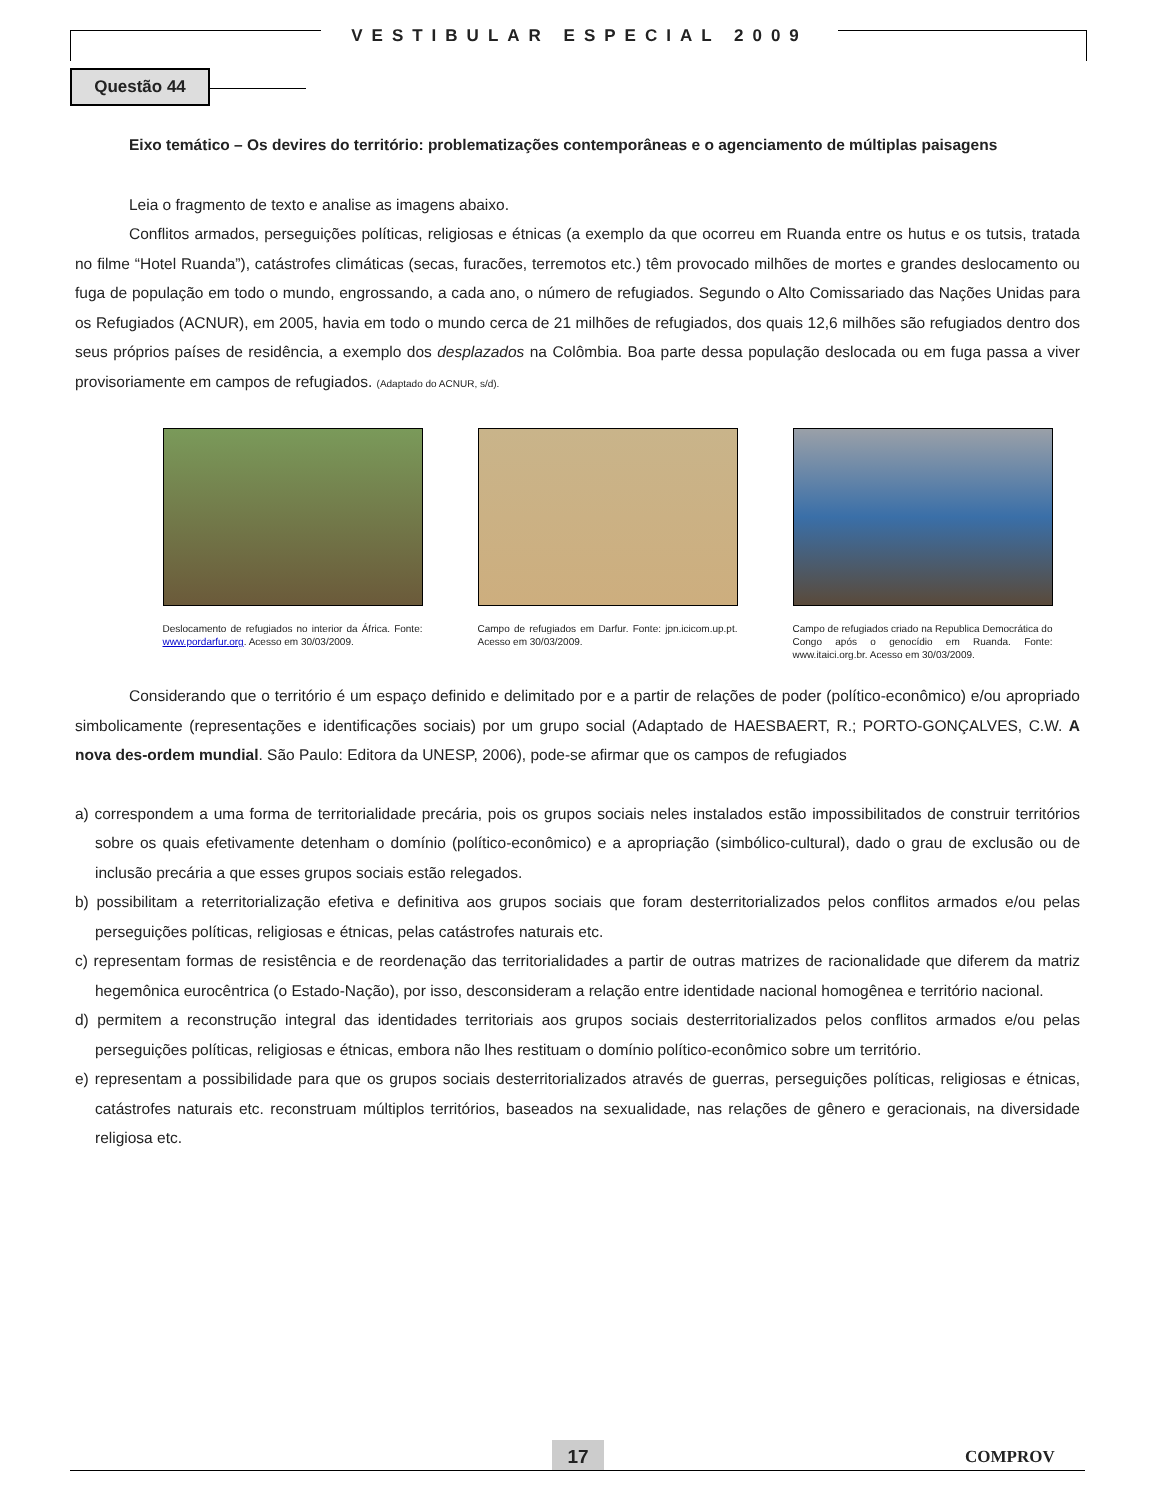VESTIBULAR ESPECIAL 2009
Questão 44
Eixo temático – Os devires do território: problematizações contemporâneas e o agenciamento de múltiplas paisagens
Leia o fragmento de texto e analise as imagens abaixo.
Conflitos armados, perseguições políticas, religiosas e étnicas (a exemplo da que ocorreu em Ruanda entre os hutus e os tutsis, tratada no filme “Hotel Ruanda”), catástrofes climáticas (secas, furacões, terremotos etc.) têm provocado milhões de mortes e grandes deslocamento ou fuga de população em todo o mundo, engrossando, a cada ano, o número de refugiados. Segundo o Alto Comissariado das Nações Unidas para os Refugiados (ACNUR), em 2005, havia em todo o mundo cerca de 21 milhões de refugiados, dos quais 12,6 milhões são refugiados dentro dos seus próprios países de residência, a exemplo dos desplazados na Colômbia. Boa parte dessa população deslocada ou em fuga passa a viver provisoriamente em campos de refugiados. (Adaptado do ACNUR, s/d).
Deslocamento de refugiados no interior da África. Fonte: www.pordarfur.org. Acesso em 30/03/2009.
Campo de refugiados em Darfur. Fonte: jpn.icicom.up.pt. Acesso em 30/03/2009.
Campo de refugiados criado na Republica Democrática do Congo após o genocídio em Ruanda. Fonte: www.itaici.org.br. Acesso em 30/03/2009.
Considerando que o território é um espaço definido e delimitado por e a partir de relações de poder (político-econômico) e/ou apropriado simbolicamente (representações e identificações sociais) por um grupo social (Adaptado de HAESBAERT, R.; PORTO-GONÇALVES, C.W. A nova des-ordem mundial. São Paulo: Editora da UNESP, 2006), pode-se afirmar que os campos de refugiados
a) correspondem a uma forma de territorialidade precária, pois os grupos sociais neles instalados estão impossibilitados de construir territórios sobre os quais efetivamente detenham o domínio (político-econômico) e a apropriação (simbólico-cultural), dado o grau de exclusão ou de inclusão precária a que esses grupos sociais estão relegados.
b) possibilitam a reterritorialização efetiva e definitiva aos grupos sociais que foram desterritorializados pelos conflitos armados e/ou pelas perseguições políticas, religiosas e étnicas, pelas catástrofes naturais etc.
c) representam formas de resistência e de reordenação das territorialidades a partir de outras matrizes de racionalidade que diferem da matriz hegemônica eurocêntrica (o Estado-Nação), por isso, desconsideram a relação entre identidade nacional homogênea e território nacional.
d) permitem a reconstrução integral das identidades territoriais aos grupos sociais desterritorializados pelos conflitos armados e/ou pelas perseguições políticas, religiosas e étnicas, embora não lhes restituam o domínio político-econômico sobre um território.
e) representam a possibilidade para que os grupos sociais desterritorializados através de guerras, perseguições políticas, religiosas e étnicas, catástrofes naturais etc. reconstruam múltiplos territórios, baseados na sexualidade, nas relações de gênero e geracionais, na diversidade religiosa etc.
17 COMPROV